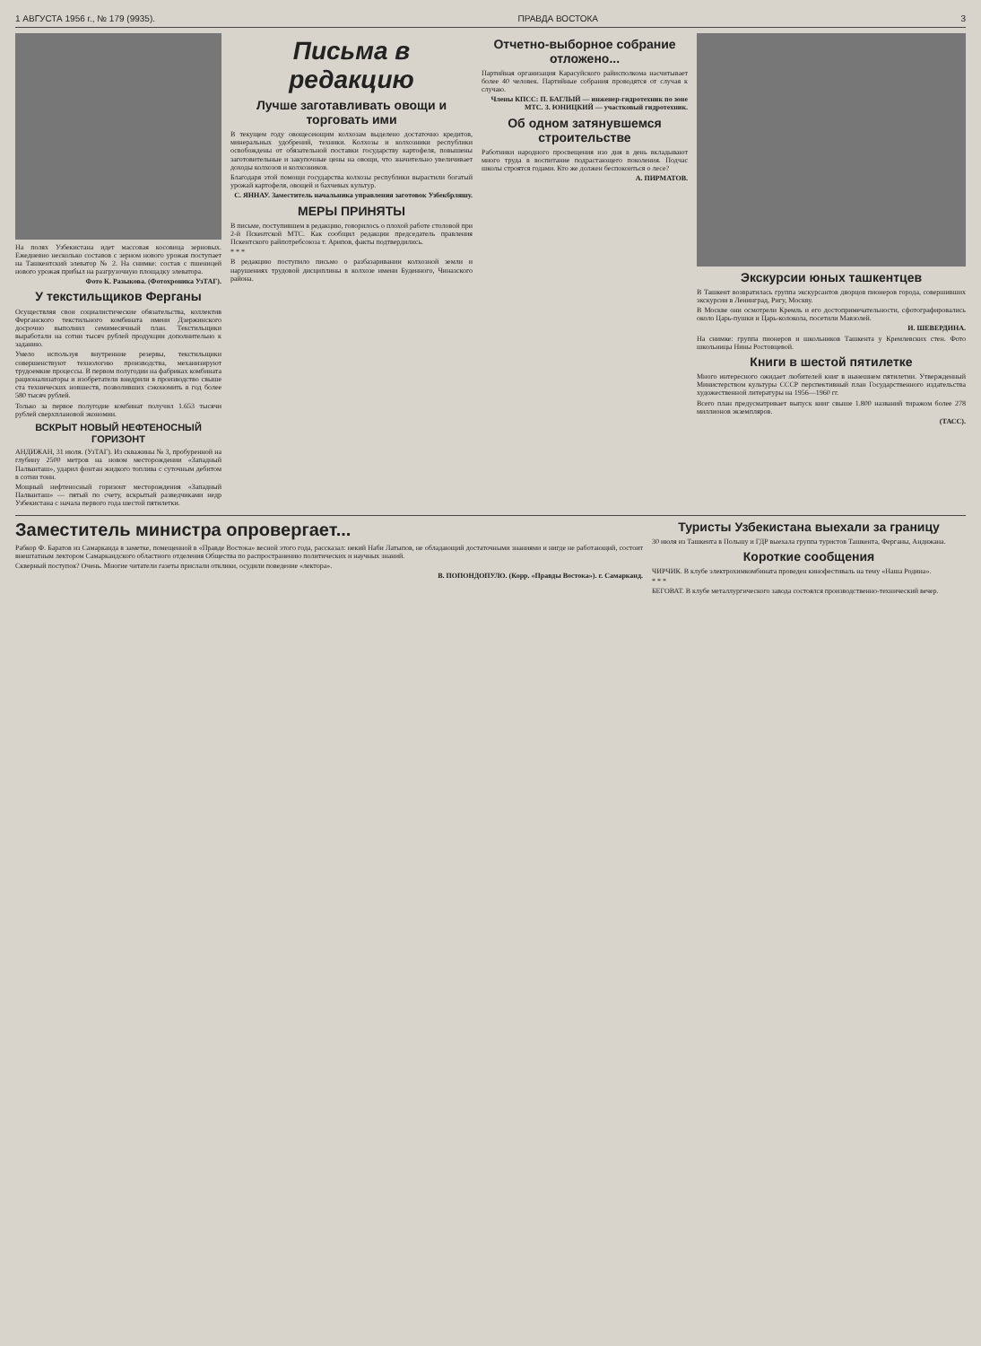1 АВГУСТА 1956 г., № 179 (9935). ПРАВДА ВОСТОКА 3
На полях Узбекистана идет массовая косовица зерновых. Ежедневно несколько составов с зерном нового урожая поступает на Ташкентский элеватор № 2. На снимке: состав с пшеницей нового урожая прибыл на разгрузочную площадку элеватора.
Фото К. Разыкова. (Фотохроника УзТАГ).
У текстильщиков Ферганы
Осуществляя свои социалистические обязательства, коллектив Ферганского текстильного комбината имени Дзержинского досрочно выполнил семимесячный план. Текстильщики выработали на сотни тысяч рублей продукции дополнительно к заданию.
Умело используя внутренние резервы, текстильщики совершенствуют технологию производства, механизируют трудоемкие процессы. В первом полугодии на фабриках комбината рационализаторы и изобретатели внедрили в производство свыше ста технических новшеств, позволивших сэкономить в год более 580 тысяч рублей.
Только за первое полугодие комбинат получил 1.653 тысячи рублей сверхплановой экономии.
ВСКРЫТ НОВЫЙ НЕФТЕНОСНЫЙ ГОРИЗОНТ
АНДИЖАН, 31 июля. (УзТАГ). Из скважины № 3, пробуренной на глубину 2500 метров на новом месторождении «Западный Палванташ», ударил фонтан жидкого топлива с суточным дебитом в сотни тонн.
Мощный нефтеносный горизонт месторождения «Западный Палванташ» — пятый по счету, вскрытый разведчиками недр Узбекистана с начала первого года шестой пятилетки.
Письма в редакцию
Лучше заготавливать овощи и торговать ими
В текущем году овощесеющим колхозам выделено достаточно кредитов, минеральных удобрений, техники. Колхозы и колхозники республики освобождены от обязательной поставки государству картофеля, повышены заготовительные и закупочные цены на овощи, что значительно увеличивает доходы колхозов и колхозников.
Благодаря этой помощи государства колхозы республики вырастили богатый урожай картофеля, овощей и бахчевых культур.
С. ЯННАУ. Заместитель начальника управления заготовок Узбекбрляшу.
МЕРЫ ПРИНЯТЫ
В письме, поступившем в редакцию, говорилось о плохой работе столовой при 2-й Пскентской МТС. Как сообщил редакции председатель правления Пскентского райпотребсоюза т. Арипов, факты подтвердились.
* * *
В редакцию поступило письмо о разбазаривании колхозной земли и нарушениях трудовой дисциплины в колхозе имени Буденного, Чиназского района.
Отчетно-выборное собрание отложено...
Партийная организация Карасуйского райисполкома насчитывает более 40 человек. Партийные собрания проводятся от случая к случаю.
Члены КПСС: П. БАГЛЫЙ — инженер-гидротехник по зоне МТС. З. ЮНИЦКИЙ — участковый гидротехник.
Об одном затянувшемся строительстве
Работники народного просвещения изо дня в день вкладывают много труда в воспитание подрастающего поколения. Подчас школы строятся годами. Кто же должен беспокоиться о лесе?
А. ПИРМАТОВ.
Экскурсии юных ташкентцев
В Ташкент возвратилась группа экскурсантов дворцов пионеров города, совершивших экскурсии в Ленинград, Ригу, Москву.
В Москве они осмотрели Кремль и его достопримечательности, сфотографировались около Царь-пушки и Царь-колокола, посетили Мавзолей.
И. ШЕВЕРДИНА.
На снимке: группа пионеров и школьников Ташкента у Кремлевских стен. Фото школьницы Нины Ростовцевой.
Книги в шестой пятилетке
Много интересного ожидает любителей книг в нынешнем пятилетии. Утвержденный Министерством культуры СССР перспективный план Государственного издательства художественной литературы на 1956—1960 гг.
Всего план предусматривает выпуск книг свыше 1.800 названий тиражом более 278 миллионов экземпляров.
(ТАСС).
Заместитель министра опровергает...
Рабкор Ф. Баратов из Самарканда в заметке, помещенной в «Правде Востока» весной этого года, рассказал: некий Наби Латыпов, не обладающий достаточными знаниями и нигде не работающий, состоит внештатным лектором Самаркандского областного отделения Общества по распространению политических и научных знаний.
Скверный поступок? Очень. Многие читатели газеты прислали отклики, осудили поведение «лектора».
В. ПОПОНДОПУЛО. (Корр. «Правды Востока»). г. Самарканд.
Туристы Узбекистана выехали за границу
30 июля из Ташкента в Польшу и ГДР выехала группа туристов Ташкента, Ферганы, Андижана.
Короткие сообщения
ЧИРЧИК. В клубе электрохимкомбината проведен кинофестиваль на тему «Наша Родина».
* * *
БЕГОВАТ. В клубе металлургического завода состоялся производственно-технический вечер.